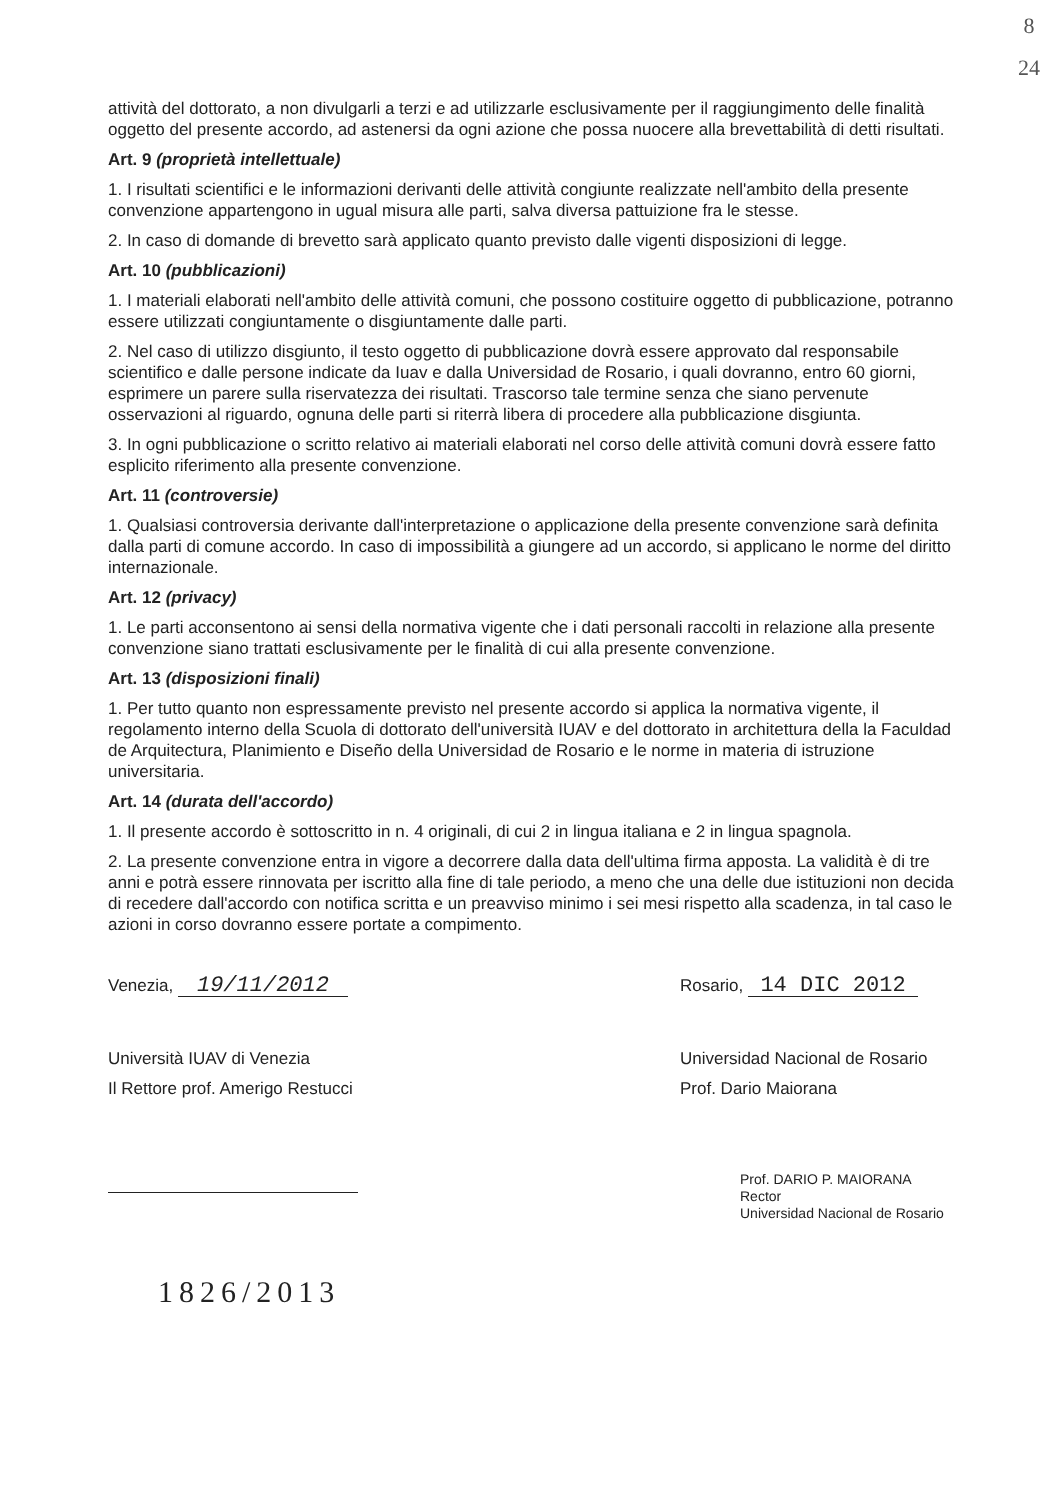8
24
attività del dottorato, a non divulgarli a terzi e ad utilizzarle esclusivamente per il raggiungimento delle finalità oggetto del presente accordo, ad astenersi da ogni azione che possa nuocere alla brevettabilità di detti risultati.
Art. 9 (proprietà intellettuale)
1. I risultati scientifici e le informazioni derivanti delle attività congiunte realizzate nell'ambito della presente convenzione appartengono in ugual misura alle parti, salva diversa pattuizione fra le stesse.
2. In caso di domande di brevetto sarà applicato quanto previsto dalle vigenti disposizioni di legge.
Art. 10 (pubblicazioni)
1. I materiali elaborati nell'ambito delle attività comuni, che possono costituire oggetto di pubblicazione, potranno essere utilizzati congiuntamente o disgiuntamente dalle parti.
2. Nel caso di utilizzo disgiunto, il testo oggetto di pubblicazione dovrà essere approvato dal responsabile scientifico e dalle persone indicate da Iuav e dalla Universidad de Rosario, i quali dovranno, entro 60 giorni, esprimere un parere sulla riservatezza dei risultati. Trascorso tale termine senza che siano pervenute osservazioni al riguardo, ognuna delle parti si riterrà libera di procedere alla pubblicazione disgiunta.
3. In ogni pubblicazione o scritto relativo ai materiali elaborati nel corso delle attività comuni dovrà essere fatto esplicito riferimento alla presente convenzione.
Art. 11 (controversie)
1. Qualsiasi controversia derivante dall'interpretazione o applicazione della presente convenzione sarà definita dalla parti di comune accordo. In caso di impossibilità a giungere ad un accordo, si applicano le norme del diritto internazionale.
Art. 12 (privacy)
1. Le parti acconsentono ai sensi della normativa vigente che i dati personali raccolti in relazione alla presente convenzione siano trattati esclusivamente per le finalità di cui alla presente convenzione.
Art. 13 (disposizioni finali)
1. Per tutto quanto non espressamente previsto nel presente accordo si applica la normativa vigente, il regolamento interno della Scuola di dottorato dell'università IUAV e del dottorato in architettura della la Faculdad de Arquitectura, Planimiento e Diseño della Universidad de Rosario e le norme in materia di istruzione universitaria.
Art. 14 (durata dell'accordo)
1. Il presente accordo è sottoscritto in n. 4 originali, di cui 2 in lingua italiana e 2 in lingua spagnola.
2. La presente convenzione entra in vigore a decorrere dalla data dell'ultima firma apposta. La validità è di tre anni e potrà essere rinnovata per iscritto alla fine di tale periodo, a meno che una delle due istituzioni non decida di recedere dall'accordo con notifica scritta e un preavviso minimo i sei mesi rispetto alla scadenza, in tal caso le azioni in corso dovranno essere portate a compimento.
Venezia, 19/11/2012
Università IUAV di Venezia
Il Rettore prof. Amerigo Restucci
Rosario, 14 DIC 2012
Universidad Nacional de Rosario
Prof. Dario Maiorana
Prof. DARIO P. MAIORANA
Rector
Universidad Nacional de Rosario
1826/2013